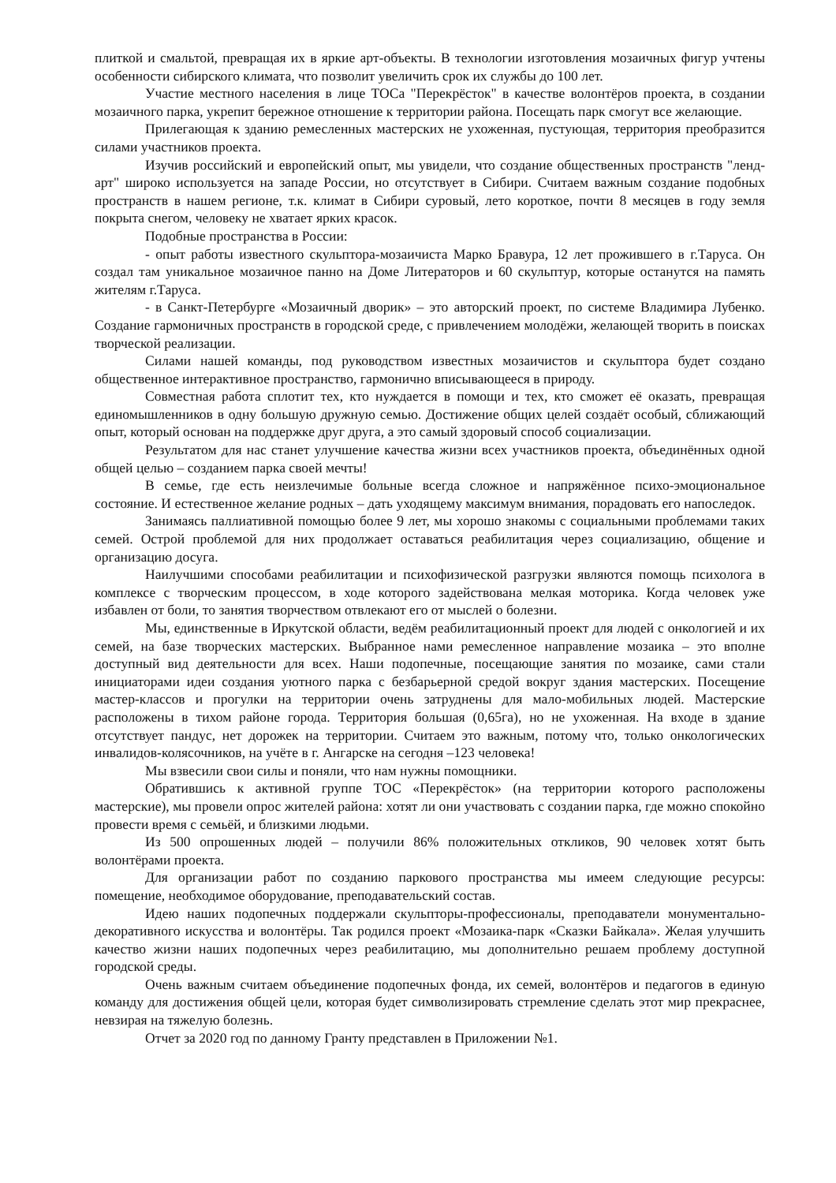плиткой и смальтой, превращая их в яркие арт-объекты. В технологии изготовления мозаичных фигур учтены особенности сибирского климата, что позволит увеличить срок их службы до 100 лет.
Участие местного населения в лице ТОСа "Перекрёсток" в качестве волонтёров проекта, в создании мозаичного парка, укрепит бережное отношение к территории района. Посещать парк смогут все желающие.
Прилегающая к зданию ремесленных мастерских не ухоженная, пустующая, территория преобразится силами участников проекта.
Изучив российский и европейский опыт, мы увидели, что создание общественных пространств "ленд-арт" широко используется на западе России, но отсутствует в Сибири. Считаем важным создание подобных пространств в нашем регионе, т.к. климат в Сибири суровый, лето короткое, почти 8 месяцев в году земля покрыта снегом, человеку не хватает ярких красок.
Подобные пространства в России:
- опыт работы известного скульптора-мозаичиста Марко Бравура, 12 лет прожившего в г.Таруса. Он создал там уникальное мозаичное панно на Доме Литераторов и 60 скульптур, которые останутся на память жителям г.Таруса.
- в Санкт-Петербурге «Мозаичный дворик» – это авторский проект, по системе Владимира Лубенко. Создание гармоничных пространств в городской среде, с привлечением молодёжи, желающей творить в поисках творческой реализации.
Силами нашей команды, под руководством известных мозаичистов и скульптора будет создано общественное интерактивное пространство, гармонично вписывающееся в природу.
Совместная работа сплотит тех, кто нуждается в помощи и тех, кто сможет её оказать, превращая единомышленников в одну большую дружную семью. Достижение общих целей создаёт особый, сближающий опыт, который основан на поддержке друг друга, а это самый здоровый способ социализации.
Результатом для нас станет улучшение качества жизни всех участников проекта, объединённых одной общей целью – созданием парка своей мечты!
В семье, где есть неизлечимые больные всегда сложное и напряжённое психо-эмоциональное состояние. И естественное желание родных – дать уходящему максимум внимания, порадовать его напоследок.
Занимаясь паллиативной помощью более 9 лет, мы хорошо знакомы с социальными проблемами таких семей. Острой проблемой для них продолжает оставаться реабилитация через социализацию, общение и организацию досуга.
Наилучшими способами реабилитации и психофизической разгрузки являются помощь психолога в комплексе с творческим процессом, в ходе которого задействована мелкая моторика. Когда человек уже избавлен от боли, то занятия творчеством отвлекают его от мыслей о болезни.
Мы, единственные в Иркутской области, ведём реабилитационный проект для людей с онкологией и их семей, на базе творческих мастерских. Выбранное нами ремесленное направление мозаика – это вполне доступный вид деятельности для всех. Наши подопечные, посещающие занятия по мозаике, сами стали инициаторами идеи создания уютного парка с безбарьерной средой вокруг здания мастерских. Посещение мастер-классов и прогулки на территории очень затруднены для мало-мобильных людей. Мастерские расположены в тихом районе города. Территория большая (0,65га), но не ухоженная. На входе в здание отсутствует пандус, нет дорожек на территории. Считаем это важным, потому что, только онкологических инвалидов-колясочников, на учёте в г. Ангарске на сегодня –123 человека!
Мы взвесили свои силы и поняли, что нам нужны помощники.
Обратившись к активной группе ТОС «Перекрёсток» (на территории которого расположены мастерские), мы провели опрос жителей района: хотят ли они участвовать с создании парка, где можно спокойно провести время с семьёй, и близкими людьми.
Из 500 опрошенных людей – получили 86% положительных откликов, 90 человек хотят быть волонтёрами проекта.
Для организации работ по созданию паркового пространства мы имеем следующие ресурсы: помещение, необходимое оборудование, преподавательский состав.
Идею наших подопечных поддержали скульпторы-профессионалы, преподаватели монументально-декоративного искусства и волонтёры. Так родился проект «Мозаика-парк «Сказки Байкала». Желая улучшить качество жизни наших подопечных через реабилитацию, мы дополнительно решаем проблему доступной городской среды.
Очень важным считаем объединение подопечных фонда, их семей, волонтёров и педагогов в единую команду для достижения общей цели, которая будет символизировать стремление сделать этот мир прекраснее, невзирая на тяжелую болезнь.
Отчет за 2020 год по данному Гранту представлен в Приложении №1.